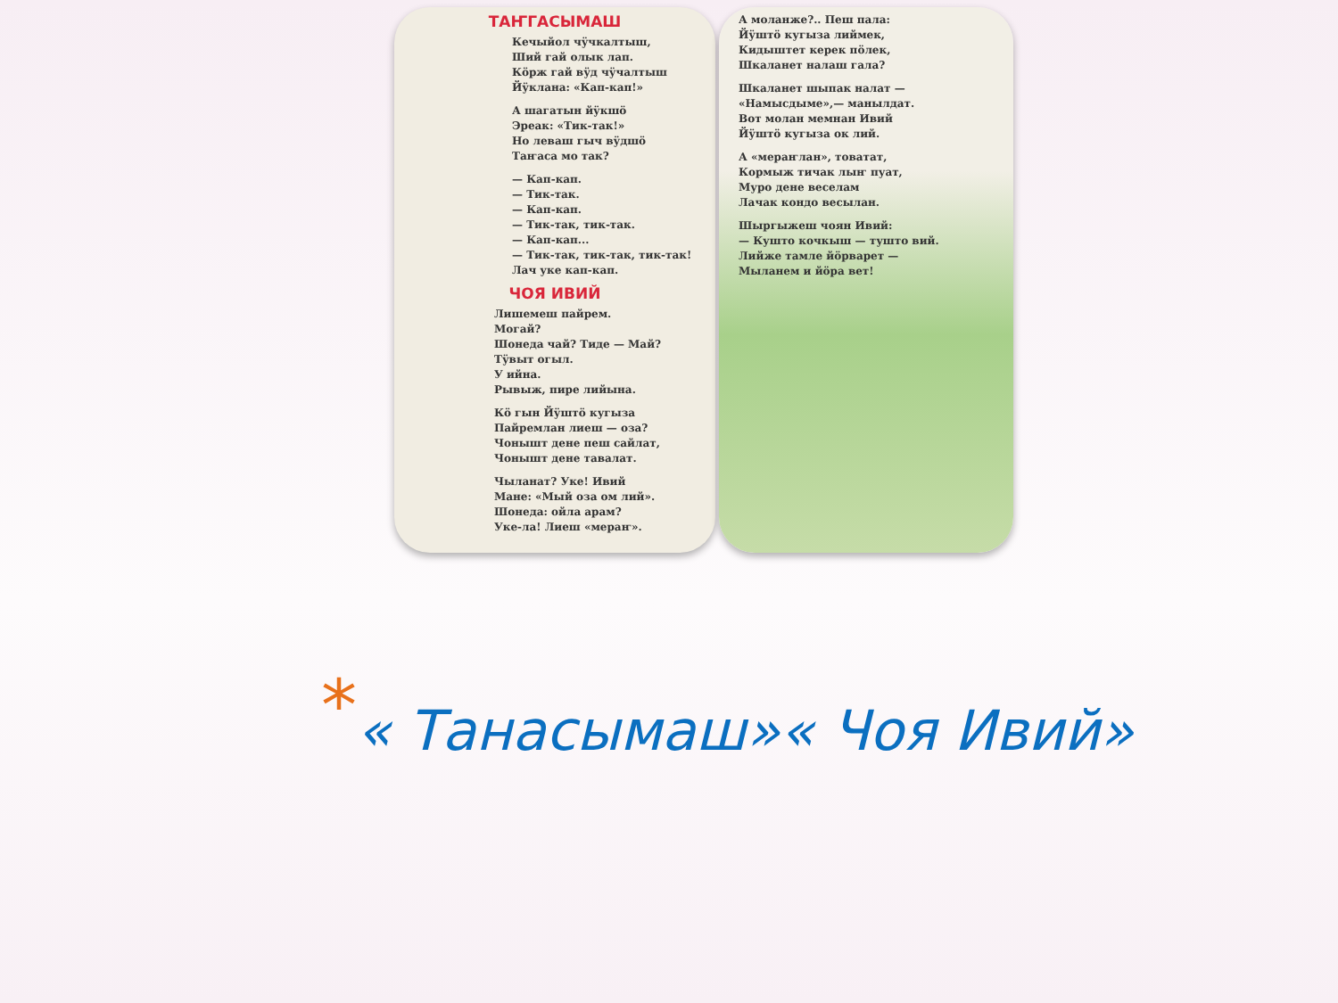ТАҤГАСЫМАШ
Кечыйол чӱчкалтыш,
Ший гай олык лап.
Кӧрж гай вӱд чӱчалтыш
Йӱклана: «Кап-кап!»
А шагатын йӱкшӧ
Эреак: «Тик-так!»
Но леваш гыч вӱдшӧ
Таҥаса мо так?
— Кап-кап.
— Тик-так.
— Кап-кап.
— Тик-так, тик-так.
— Кап-кап...
— Тик-так, тик-так, тик-так!
Лач уке кап-кап.
ЧОЯ ИВИЙ
Лишемеш пайрем.
Могай?
Шонеда чай? Тиде — Май?
Тӱвыт огыл.
У ийна.
Рывыж, пире лийына.
Кӧ гын Йӱштӧ кугыза
Пайремлан лиеш — оза?
Чонышт дене пеш сайлат,
Чонышт дене тавалат.
Чыланат? Уке! Ивий
Мане: «Мый оза ом лий».
Шонеда: ойла арам?
Уке-ла! Лиеш «мераҥ».
А моланже?.. Пеш пала:
Йӱштӧ кугыза лиймек,
Кидыштет керек пӧлек,
Шкаланет налаш гала?
Шкаланет шыпак налат —
«Намысдыме»,— манылдат.
Вот молан мемнан Ивий
Йӱштӧ кугыза ок лий.
А «мераҥлан», товатат,
Кормыж тичак лыҥ пуат,
Муро дене веселам
Лачак кондо весылан.
Шыргыжеш чоян Ивий:
— Кушто кочкыш — тушто вий.
Лийже тамле йӧрварет —
Мыланем и йӧра вет!
<sup>*</sup> « Танасымаш»« Чоя Ивий»